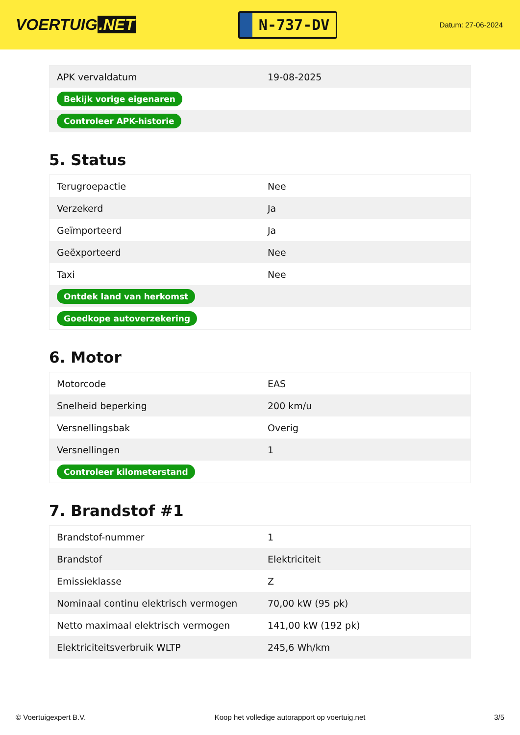VOERTUIG.NET
N-737-DV
Datum: 27-06-2024
| APK vervaldatum | 19-08-2025 |
| Bekijk vorige eigenaren | |
| Controleer APK-historie | |
5. Status
| Terugroepactie | Nee |
| Verzekerd | Ja |
| Geïmporteerd | Ja |
| Geëxporteerd | Nee |
| Taxi | Nee |
| Ontdek land van herkomst | |
| Goedkope autoverzekering | |
6. Motor
| Motorcode | EAS |
| Snelheid beperking | 200 km/u |
| Versnellingsbak | Overig |
| Versnellingen | 1 |
| Controleer kilometerstand | |
7. Brandstof #1
| Brandstof-nummer | 1 |
| Brandstof | Elektriciteit |
| Emissieklasse | Z |
| Nominaal continu elektrisch vermogen | 70,00 kW (95 pk) |
| Netto maximaal elektrisch vermogen | 141,00 kW (192 pk) |
| Elektriciteitsverbruik WLTP | 245,6 Wh/km |
© Voertuigexpert B.V. Koop het volledige autorapport op voertuig.net 3/5